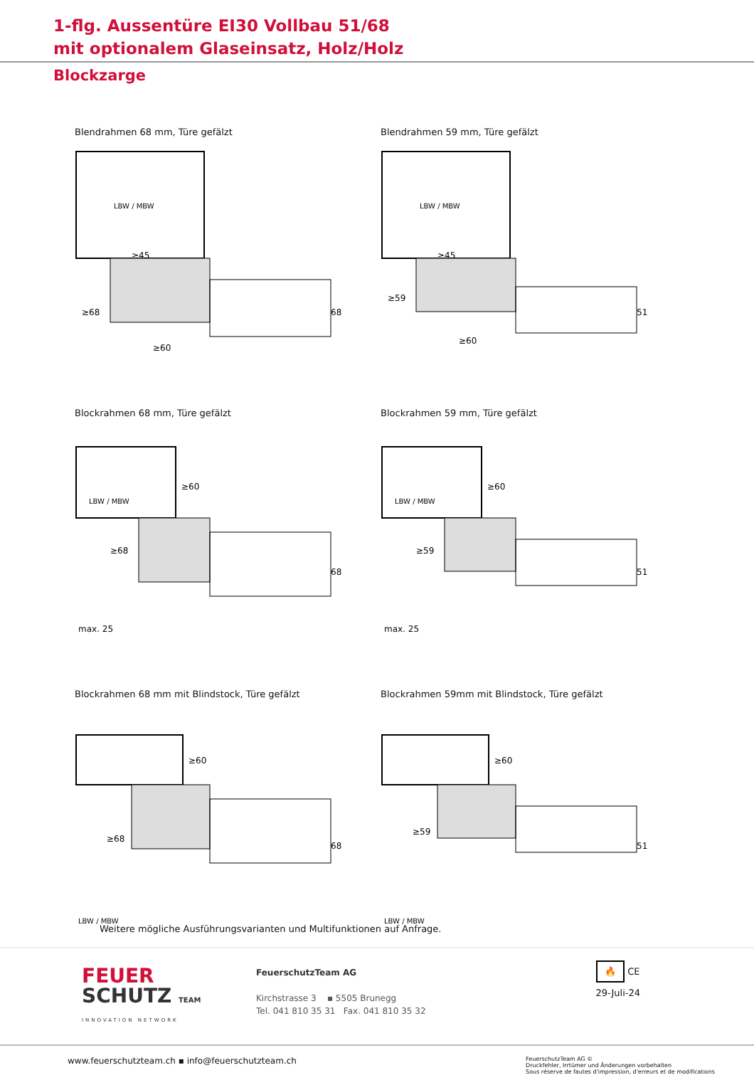1-flg. Aussentüre EI30 Vollbau 51/68
mit optionalem Glaseinsatz, Holz/Holz
Blockzarge
Blendrahmen 68 mm, Türe gefälzt
LBW / MBW
≥45
≥60
68
≥68
Blendrahmen 59 mm, Türe gefälzt
LBW / MBW
≥45
≥60
51
≥59
Blockrahmen 68 mm, Türe gefälzt
LBW / MBW
≥60
max. 25
68
≥68
Blockrahmen 59 mm, Türe gefälzt
LBW / MBW
≥60
max. 25
51
≥59
Blockrahmen 68 mm mit Blindstock, Türe gefälzt
LBW / MBW
≥60
68
≥68
Blockrahmen 59mm mit Blindstock, Türe gefälzt
LBW / MBW
≥60
51
≥59
Weitere mögliche Ausführungsvarianten und Multifunktionen auf Anfrage.
FEUER
SCHUTZ TEAM
INNOVATION NETWORK
FeuerschutzTeam AG
Kirchstrasse 3 ▪ 5505 Brunegg
Tel. 041 810 35 31 Fax. 041 810 35 32
🔥 CE
29-Juli-24
www.feuerschutzteam.ch ▪ info@feuerschutzteam.ch
FeuerschutzTeam AG ©
Druckfehler, Irrtümer und Änderungen vorbehalten
Sous réserve de fautes d'impression, d'erreurs et de modifications